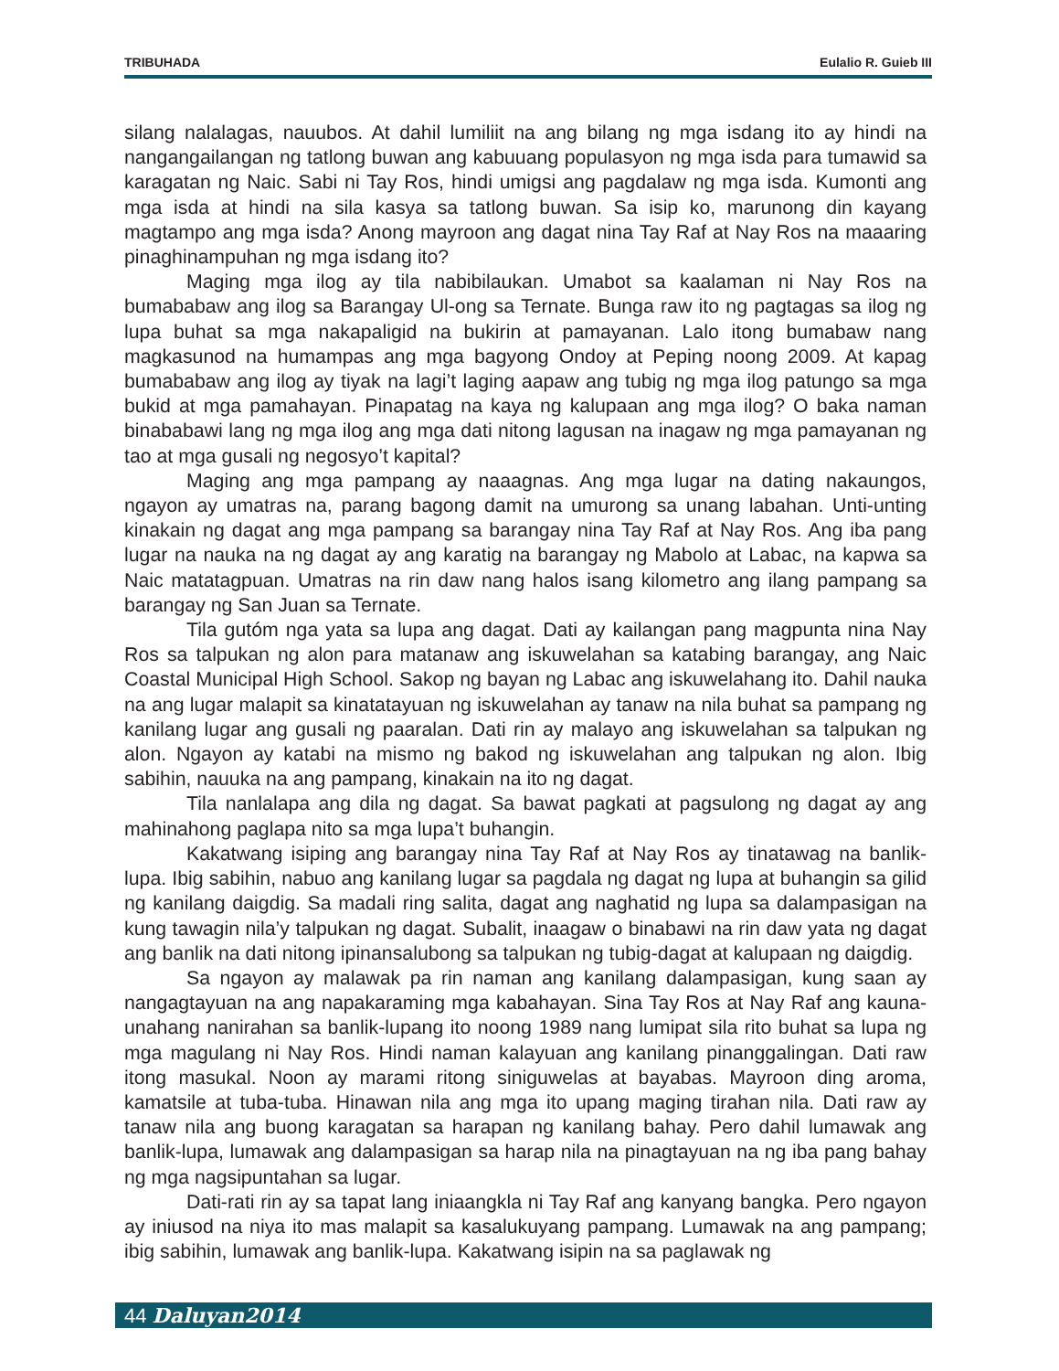TRIBUHADA Eulalio R. Guieb III
silang nalalagas, nauubos. At dahil lumiliit na ang bilang ng mga isdang ito ay hindi na nangangailangan ng tatlong buwan ang kabuuang populasyon ng mga isda para tumawid sa karagatan ng Naic. Sabi ni Tay Ros, hindi umigsi ang pagdalaw ng mga isda. Kumonti ang mga isda at hindi na sila kasya sa tatlong buwan. Sa isip ko, marunong din kayang magtampo ang mga isda? Anong mayroon ang dagat nina Tay Raf at Nay Ros na maaaring pinaghinampuhan ng mga isdang ito?
Maging mga ilog ay tila nabibilaukan. Umabot sa kaalaman ni Nay Ros na bumababaw ang ilog sa Barangay Ul-ong sa Ternate. Bunga raw ito ng pagtagas sa ilog ng lupa buhat sa mga nakapaligid na bukirin at pamayanan. Lalo itong bumabaw nang magkasunod na humampas ang mga bagyong Ondoy at Peping noong 2009. At kapag bumababaw ang ilog ay tiyak na lagi’t laging aapaw ang tubig ng mga ilog patungo sa mga bukid at mga pamahayan. Pinapatag na kaya ng kalupaan ang mga ilog? O baka naman binababawi lang ng mga ilog ang mga dati nitong lagusan na inagaw ng mga pamayanan ng tao at mga gusali ng negosyo’t kapital?
Maging ang mga pampang ay naaagnas. Ang mga lugar na dating nakaungos, ngayon ay umatras na, parang bagong damit na umurong sa unang labahan. Unti-unting kinakain ng dagat ang mga pampang sa barangay nina Tay Raf at Nay Ros. Ang iba pang lugar na nauka na ng dagat ay ang karatig na barangay ng Mabolo at Labac, na kapwa sa Naic matatagpuan. Umatras na rin daw nang halos isang kilometro ang ilang pampang sa barangay ng San Juan sa Ternate.
Tila gutóm nga yata sa lupa ang dagat. Dati ay kailangan pang magpunta nina Nay Ros sa talpukan ng alon para matanaw ang iskuwelahan sa katabing barangay, ang Naic Coastal Municipal High School. Sakop ng bayan ng Labac ang iskuwelahang ito. Dahil nauka na ang lugar malapit sa kinatatayuan ng iskuwelahan ay tanaw na nila buhat sa pampang ng kanilang lugar ang gusali ng paaralan. Dati rin ay malayo ang iskuwelahan sa talpukan ng alon. Ngayon ay katabi na mismo ng bakod ng iskuwelahan ang talpukan ng alon. Ibig sabihin, nauuka na ang pampang, kinakain na ito ng dagat.
Tila nanlalapa ang dila ng dagat. Sa bawat pagkati at pagsulong ng dagat ay ang mahinahong paglapa nito sa mga lupa’t buhangin.
Kakatwang isiping ang barangay nina Tay Raf at Nay Ros ay tinatawag na banlik-lupa. Ibig sabihin, nabuo ang kanilang lugar sa pagdala ng dagat ng lupa at buhangin sa gilid ng kanilang daigdig. Sa madali ring salita, dagat ang naghatid ng lupa sa dalampasigan na kung tawagin nila’y talpukan ng dagat. Subalit, inaagaw o binabawi na rin daw yata ng dagat ang banlik na dati nitong ipinansalubong sa talpukan ng tubig-dagat at kalupaan ng daigdig.
Sa ngayon ay malawak pa rin naman ang kanilang dalampasigan, kung saan ay nangagtayuan na ang napakaraming mga kabahayan. Sina Tay Ros at Nay Raf ang kauna-unahang nanirahan sa banlik-lupang ito noong 1989 nang lumipat sila rito buhat sa lupa ng mga magulang ni Nay Ros. Hindi naman kalayuan ang kanilang pinanggalingan. Dati raw itong masukal. Noon ay marami ritong siniguwelas at bayabas. Mayroon ding aroma, kamatsile at tuba-tuba. Hinawan nila ang mga ito upang maging tirahan nila. Dati raw ay tanaw nila ang buong karagatan sa harapan ng kanilang bahay. Pero dahil lumawak ang banlik-lupa, lumawak ang dalampasigan sa harap nila na pinagtayuan na ng iba pang bahay ng mga nagsipuntahan sa lugar.
Dati-rati rin ay sa tapat lang iniaangkla ni Tay Raf ang kanyang bangka. Pero ngayon ay iniusod na niya ito mas malapit sa kasalukuyang pampang. Lumawak na ang pampang; ibig sabihin, lumawak ang banlik-lupa. Kakatwang isipin na sa paglawak ng
44 Daluyan2014